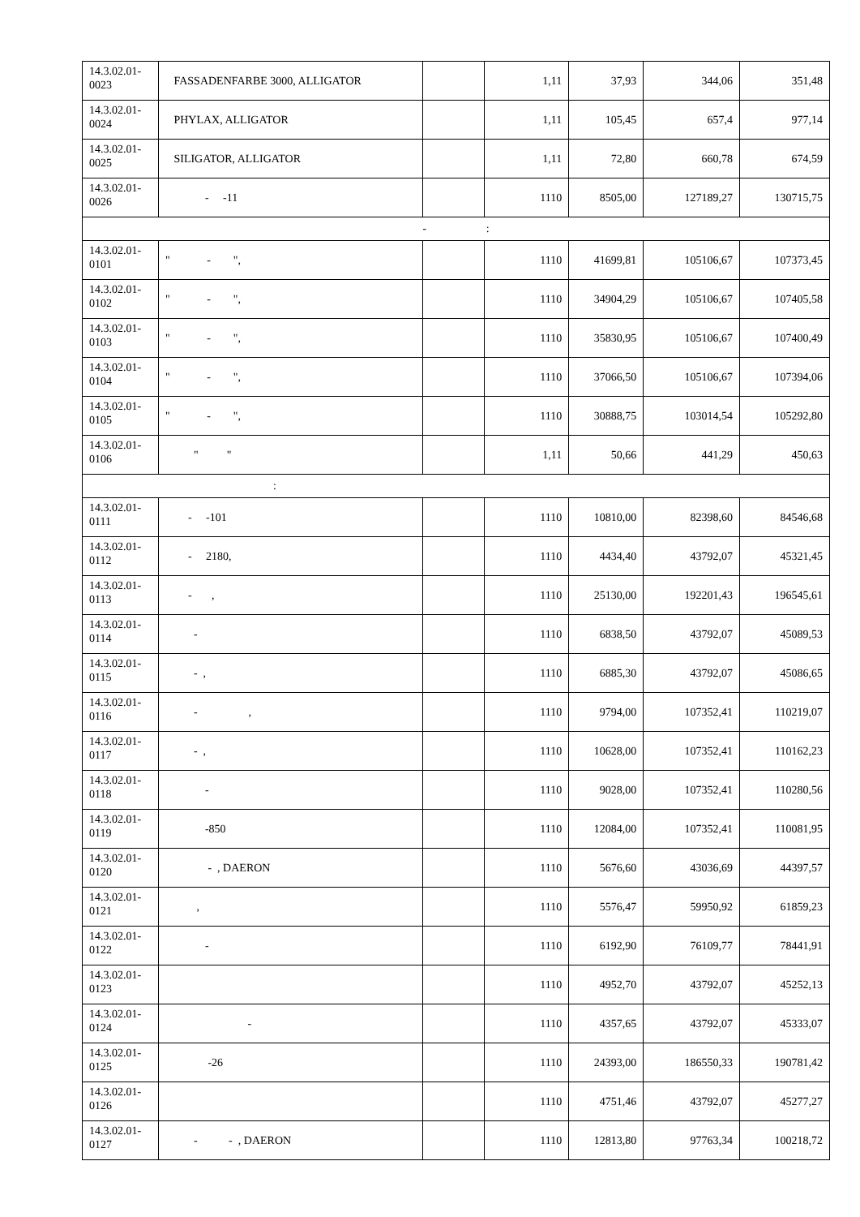| 14.3.02.01- 0023 | FASSADENFARBE 3000, ALLIGATOR | | 1,11 | 37,93 | 344,06 | 351,48 |
| 14.3.02.01- 0024 | PHYLAX, ALLIGATOR | | 1,11 | 105,45 | 657,4 | 977,14 |
| 14.3.02.01- 0025 | SILIGATOR, ALLIGATOR | | 1,11 | 72,80 | 660,78 | 674,59 |
| 14.3.02.01- 0026 | - -11 | | 1110 | 8505,00 | 127189,27 | 130715,75 |
| - : | | | | | | |
| 14.3.02.01- 0101 | " - ", | | 1110 | 41699,81 | 105106,67 | 107373,45 |
| 14.3.02.01- 0102 | " - ", | | 1110 | 34904,29 | 105106,67 | 107405,58 |
| 14.3.02.01- 0103 | " - ", | | 1110 | 35830,95 | 105106,67 | 107400,49 |
| 14.3.02.01- 0104 | " - ", | | 1110 | 37066,50 | 105106,67 | 107394,06 |
| 14.3.02.01- 0105 | " - ", | | 1110 | 30888,75 | 103014,54 | 105292,80 |
| 14.3.02.01- 0106 | " " | | 1,11 | 50,66 | 441,29 | 450,63 |
| : | | | | | | |
| 14.3.02.01- 0111 | - -101 | | 1110 | 10810,00 | 82398,60 | 84546,68 |
| 14.3.02.01- 0112 | - 2180, | | 1110 | 4434,40 | 43792,07 | 45321,45 |
| 14.3.02.01- 0113 | - , | | 1110 | 25130,00 | 192201,43 | 196545,61 |
| 14.3.02.01- 0114 | - | | 1110 | 6838,50 | 43792,07 | 45089,53 |
| 14.3.02.01- 0115 | - , | | 1110 | 6885,30 | 43792,07 | 45086,65 |
| 14.3.02.01- 0116 | - , | | 1110 | 9794,00 | 107352,41 | 110219,07 |
| 14.3.02.01- 0117 | - , | | 1110 | 10628,00 | 107352,41 | 110162,23 |
| 14.3.02.01- 0118 | - | | 1110 | 9028,00 | 107352,41 | 110280,56 |
| 14.3.02.01- 0119 | -850 | | 1110 | 12084,00 | 107352,41 | 110081,95 |
| 14.3.02.01- 0120 | - , DAERON | | 1110 | 5676,60 | 43036,69 | 44397,57 |
| 14.3.02.01- 0121 | , | | 1110 | 5576,47 | 59950,92 | 61859,23 |
| 14.3.02.01- 0122 | - | | 1110 | 6192,90 | 76109,77 | 78441,91 |
| 14.3.02.01- 0123 | | | 1110 | 4952,70 | 43792,07 | 45252,13 |
| 14.3.02.01- 0124 | - | | 1110 | 4357,65 | 43792,07 | 45333,07 |
| 14.3.02.01- 0125 | -26 | | 1110 | 24393,00 | 186550,33 | 190781,42 |
| 14.3.02.01- 0126 | | | 1110 | 4751,46 | 43792,07 | 45277,27 |
| 14.3.02.01- 0127 | - - , DAERON | | 1110 | 12813,80 | 97763,34 | 100218,72 |